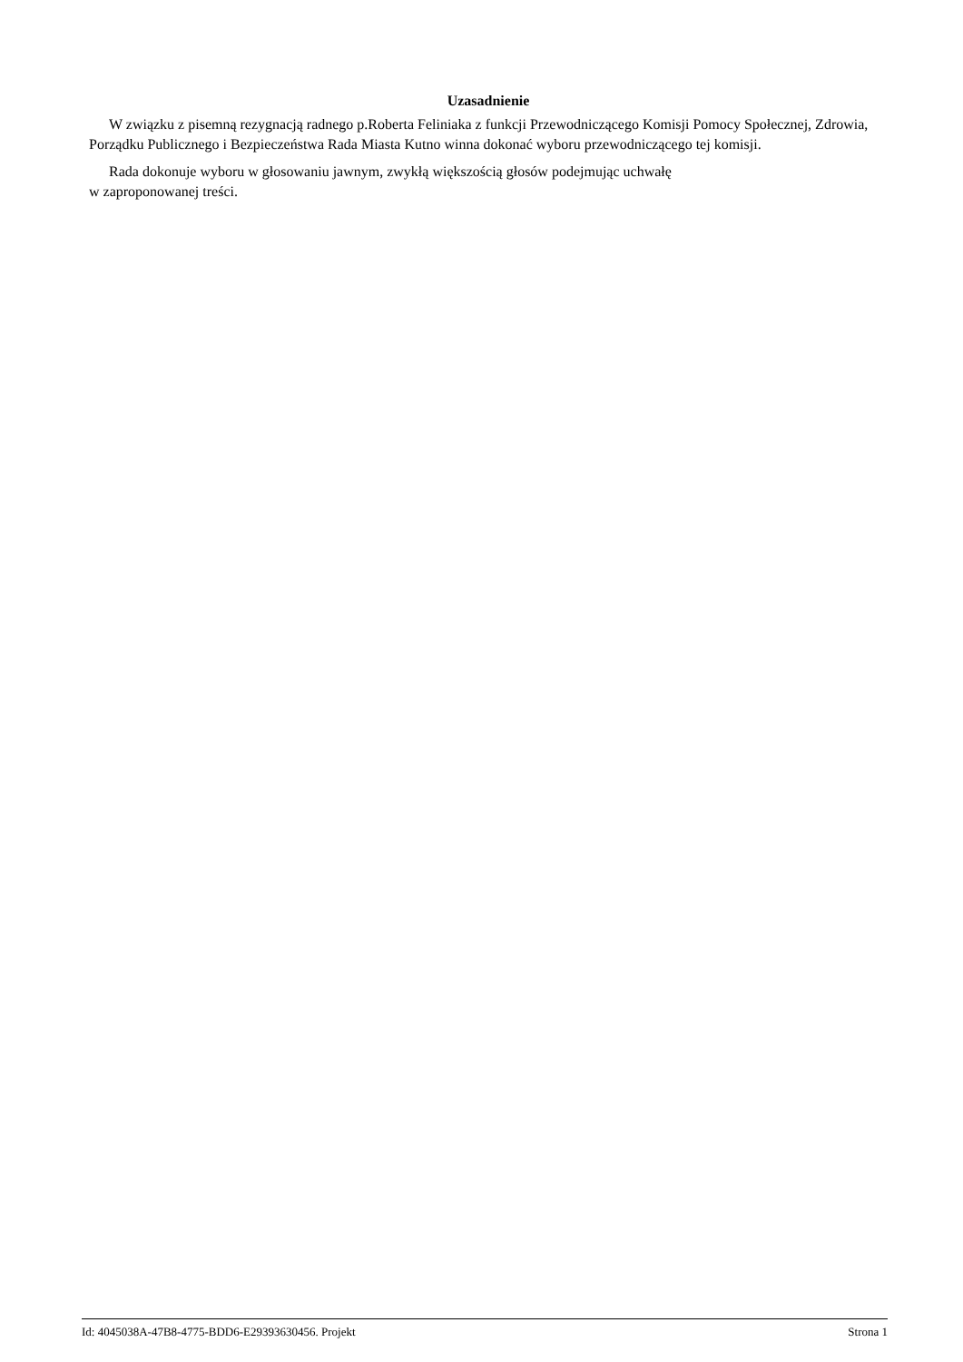Uzasadnienie
W związku z pisemną rezygnacją radnego p.Roberta Feliniaka z funkcji Przewodniczącego Komisji Pomocy Społecznej, Zdrowia, Porządku Publicznego i Bezpieczeństwa Rada Miasta Kutno winna dokonać wyboru przewodniczącego tej komisji.
Rada dokonuje wyboru w głosowaniu jawnym, zwykłą większością głosów podejmując uchwałę
w zaproponowanej treści.
Id: 4045038A-47B8-4775-BDD6-E29393630456. Projekt Strona 1